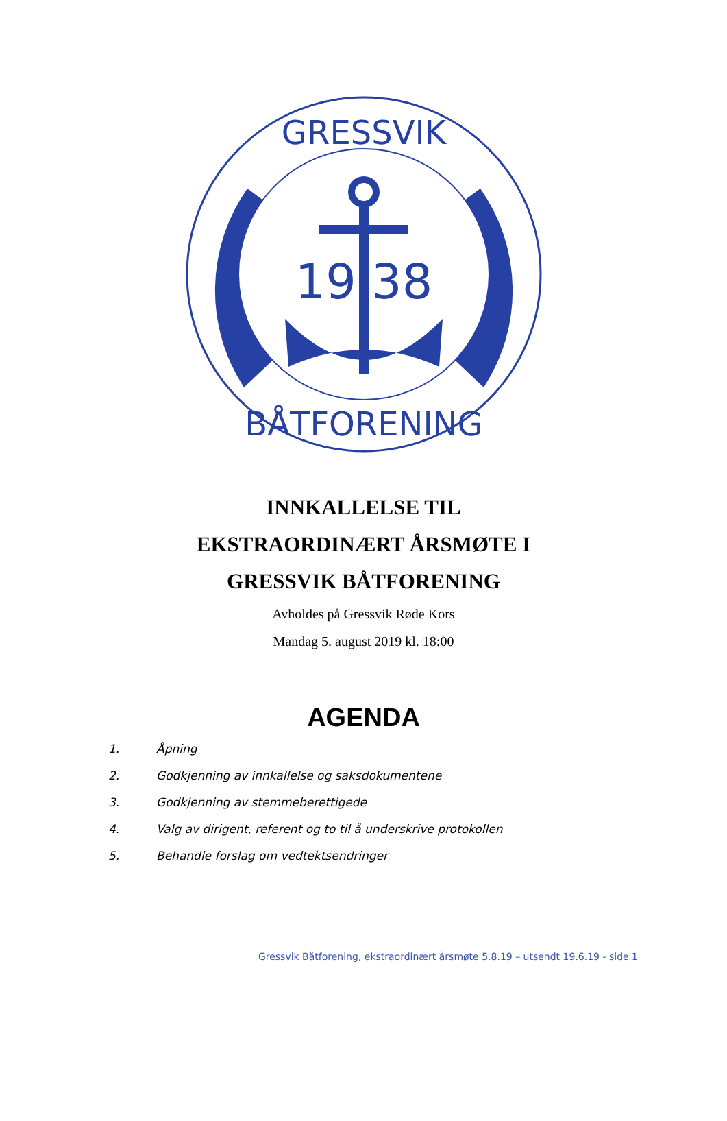GRESSVIK
BÅTFORENING
19 38
INNKALLELSE TIL
EKSTRAORDINÆRT ÅRSMØTE I
GRESSVIK BÅTFORENING
Avholdes på Gressvik Røde Kors
Mandag 5. august 2019 kl. 18:00
AGENDA
1. Åpning
2. Godkjenning av innkallelse og saksdokumentene
3. Godkjenning av stemmeberettigede
4. Valg av dirigent, referent og to til å underskrive protokollen
5. Behandle forslag om vedtektsendringer
Gressvik Båtforening, ekstraordinært årsmøte 5.8.19 – utsendt 19.6.19 - side 1